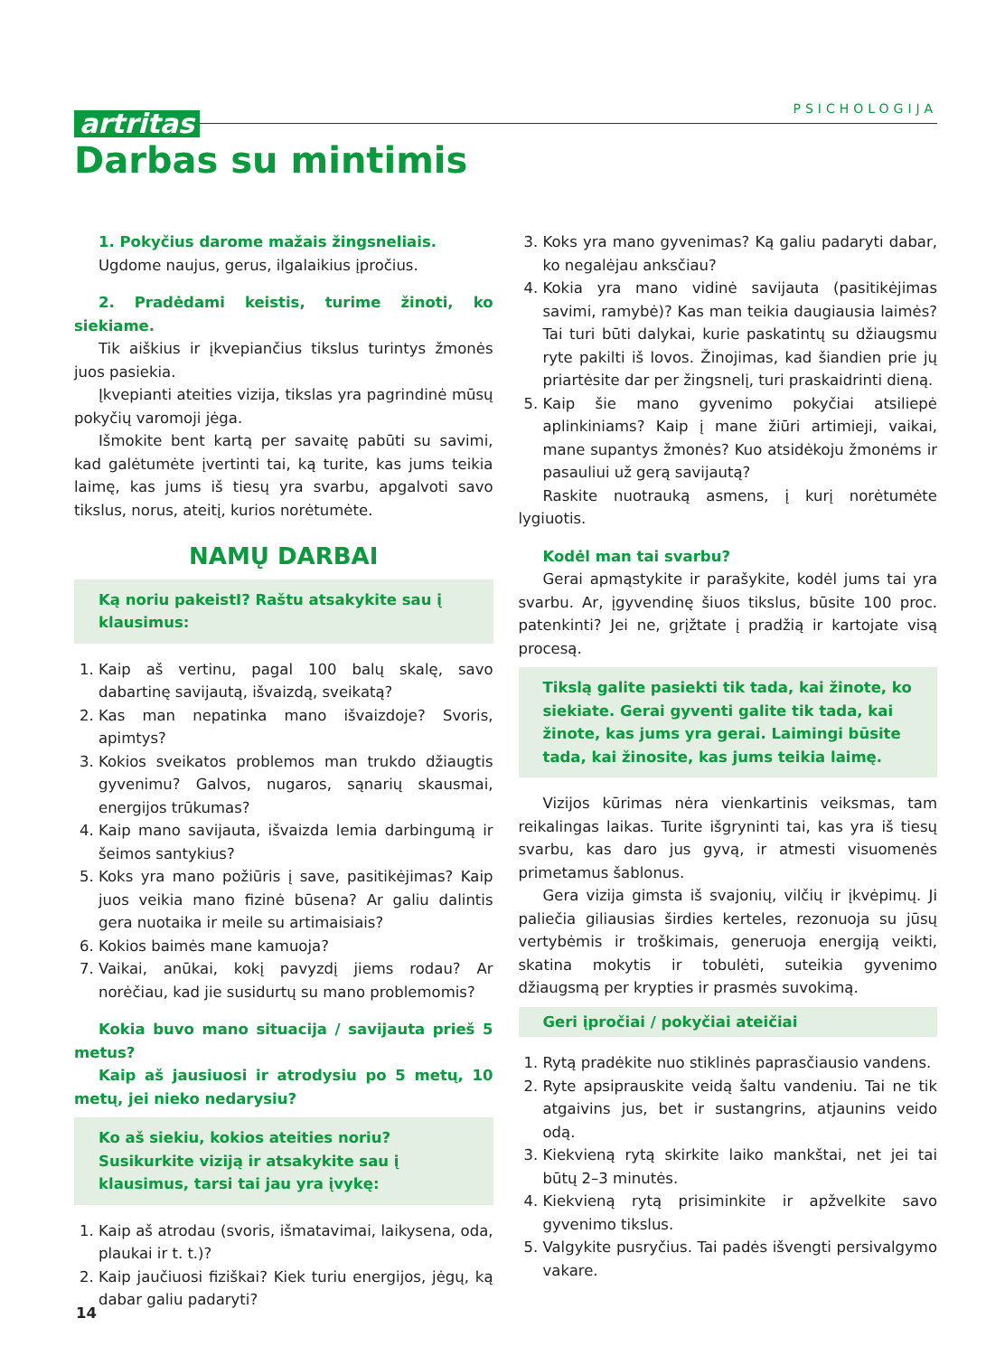artritas PSICHOLOGIJA
Darbas su mintimis
1. Pokyčius darome mažais žingsneliais.
Ugdome naujus, gerus, ilgalaikius įpročius.
2. Pradėdami keistis, turime žinoti, ko siekiame.
Tik aiškius ir įkvepiančius tikslus turintys žmonės juos pasiekia.
Įkvepianti ateities vizija, tikslas yra pagrindinė mūsų pokyčių varomoji jėga.
Išmokite bent kartą per savaitę pabūti su savimi, kad galėtumėte įvertinti tai, ką turite, kas jums teikia laimę, kas jums iš tiesų yra svarbu, apgalvoti savo tikslus, norus, ateitį, kurios norėtumėte.
NAMŲ DARBAI
Ką noriu pakeistI? Raštu atsakykite sau į klausimus:
1. Kaip aš vertinu, pagal 100 balų skalę, savo dabartinę savijautą, išvaizdą, sveikatą?
2. Kas man nepatinka mano išvaizdoje? Svoris, apimtys?
3. Kokios sveikatos problemos man trukdo džiaugtis gyvenimu? Galvos, nugaros, sąnarių skausmai, energijos trūkumas?
4. Kaip mano savijauta, išvaizda lemia darbingumą ir šeimos santykius?
5. Koks yra mano požiūris į save, pasitikėjimas? Kaip juos veikia mano fizinė būsena? Ar galiu dalintis gera nuotaika ir meile su artimaisiais?
6. Kokios baimės mane kamuoja?
7. Vaikai, anūkai, kokį pavyzdį jiems rodau? Ar norėčiau, kad jie susidurtų su mano problemomis?
Kokia buvo mano situacija / savijauta prieš 5 metus?
Kaip aš jausiuosi ir atrodysiu po 5 metų, 10 metų, jei nieko nedarysiu?
Ko aš siekiu, kokios ateities noriu? Susikurkite viziją ir atsakykite sau į klausimus, tarsi tai jau yra įvykę:
1. Kaip aš atrodau (svoris, išmatavimai, laikysena, oda, plaukai ir t. t.)?
2. Kaip jaučiuosi fiziškai? Kiek turiu energijos, jėgų, ką dabar galiu padaryti?
3. Koks yra mano gyvenimas? Ką galiu padaryti dabar, ko negalėjau anksčiau?
4. Kokia yra mano vidinė savijauta (pasitikėjimas savimi, ramybė)? Kas man teikia daugiausia laimės? Tai turi būti dalykai, kurie paskatintų su džiaugsmu ryte pakilti iš lovos. Žinojimas, kad šiandien prie jų priartėsite dar per žingsnelį, turi praskaidrinti dieną.
5. Kaip šie mano gyvenimo pokyčiai atsiliepė aplinkiniams? Kaip į mane žiūri artimieji, vaikai, mane supantys žmonės? Kuo atsidėkoju žmonėms ir pasauliui už gerą savijautą?
Raskite nuotrauką asmens, į kurį norėtumėte lygiuotis.
Kodėl man tai svarbu?
Gerai apmąstykite ir parašykite, kodėl jums tai yra svarbu. Ar, įgyvendinę šiuos tikslus, būsite 100 proc. patenkinti? Jei ne, grįžtate į pradžią ir kartojate visą procesą.
Tikslą galite pasiekti tik tada, kai žinote, ko siekiate. Gerai gyventi galite tik tada, kai žinote, kas jums yra gerai. Laimingi būsite tada, kai žinosite, kas jums teikia laimę.
Vizijos kūrimas nėra vienkartinis veiksmas, tam reikalingas laikas. Turite išgryninti tai, kas yra iš tiesų svarbu, kas daro jus gyvą, ir atmesti visuomenės primetamus šablonus.
Gera vizija gimsta iš svajonių, vilčių ir įkvėpimų. Ji paliečia giliausias širdies kerteles, rezonuoja su jūsų vertybėmis ir troškimais, generuoja energiją veikti, skatina mokytis ir tobulėti, suteikia gyvenimo džiaugsmą per krypties ir prasmės suvokimą.
Geri įpročiai / pokyčiai ateičiai
1. Rytą pradėkite nuo stiklinės paprasčiausio vandens.
2. Ryte apsiprauskite veidą šaltu vandeniu. Tai ne tik atgaivins jus, bet ir sustangrins, atjaunins veido odą.
3. Kiekvieną rytą skirkite laiko mankštai, net jei tai būtų 2–3 minutės.
4. Kiekvieną rytą prisiminkite ir apžvelkite savo gyvenimo tikslus.
5. Valgykite pusryčius. Tai padės išvengti persivalgymo vakare.
14